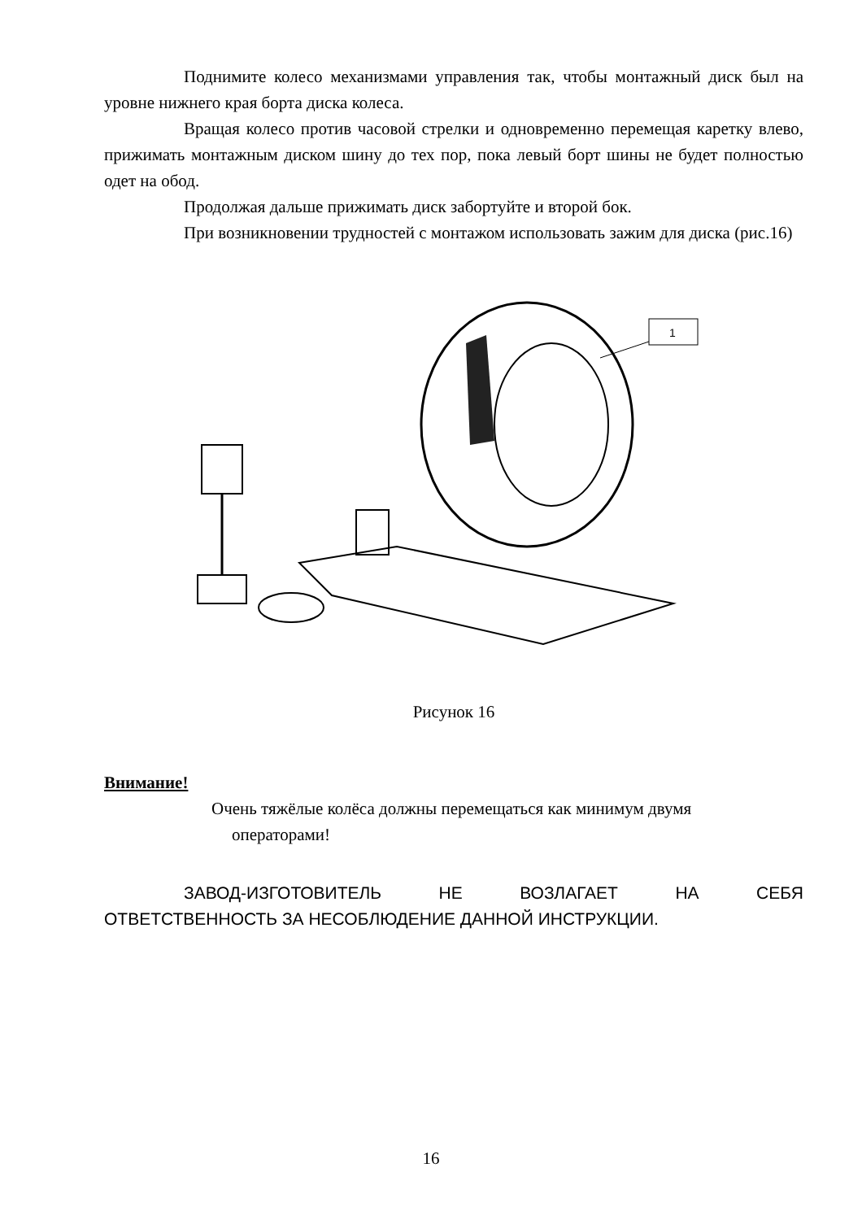Поднимите колесо механизмами управления так, чтобы монтажный диск был на уровне нижнего края борта диска колеса.
Вращая колесо против часовой стрелки и одновременно перемещая каретку влево, прижимать монтажным диском шину до тех пор, пока левый борт шины не будет полностью одет на обод.
Продолжая дальше прижимать диск забортуйте и второй бок.
При возникновении трудностей с монтажом использовать зажим для диска (рис.16)
1
Рисунок 16
Внимание!
Очень тяжёлые колёса должны перемещаться как минимум двумя
операторами!
ЗАВОД-ИЗГОТОВИТЕЛЬ НЕ ВОЗЛАГАЕТ НА СЕБЯ
ОТВЕТСТВЕННОСТЬ ЗА НЕСОБЛЮДЕНИЕ ДАННОЙ ИНСТРУКЦИИ.
16